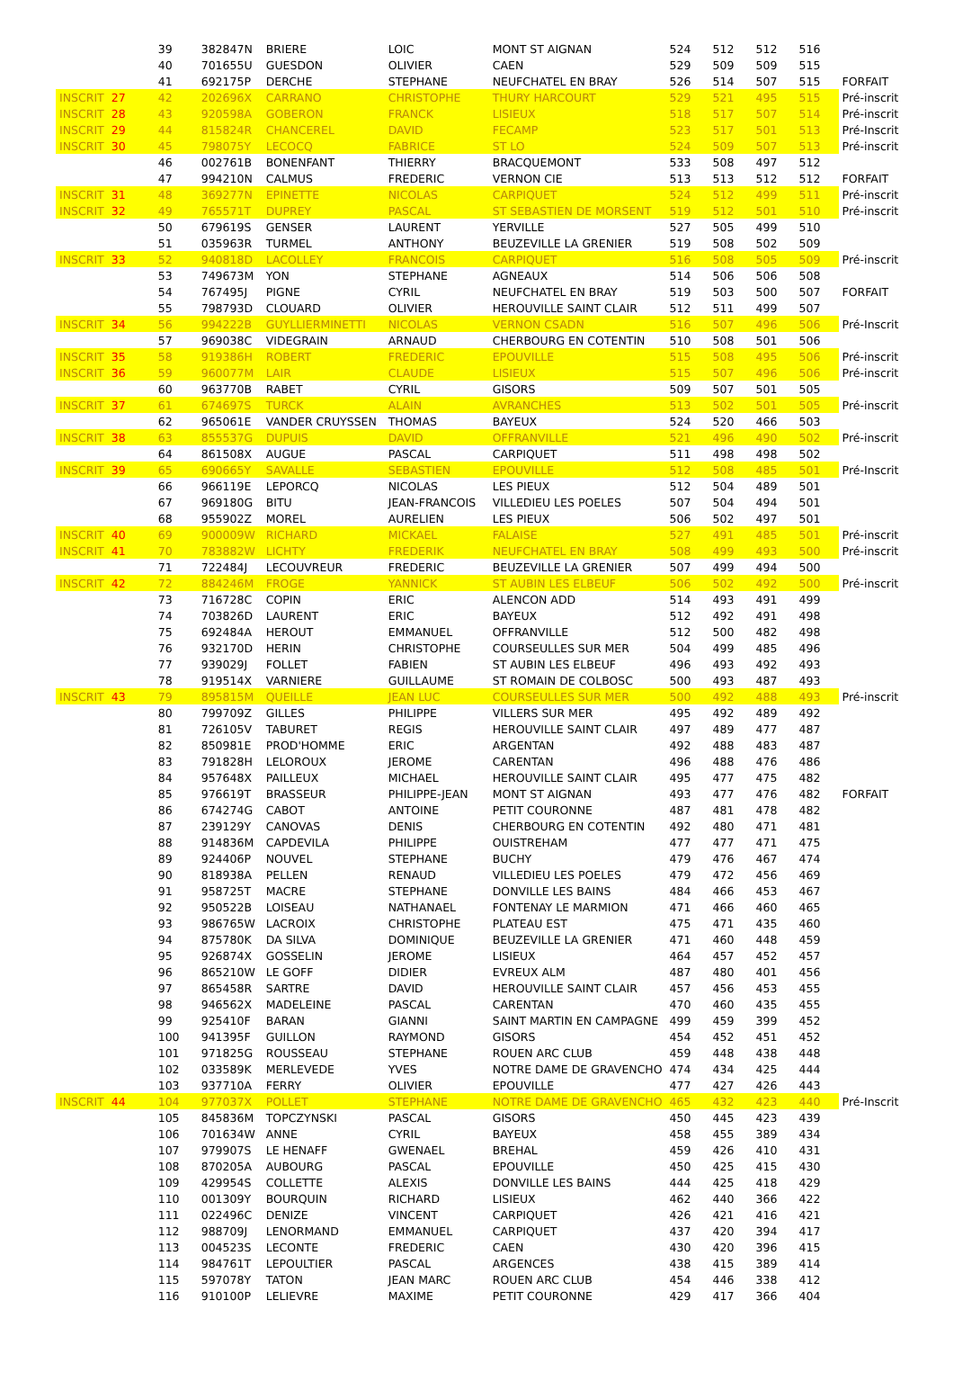| | | 39 | 382847N | BRIERE | LOIC | MONT ST AIGNAN | 524 | 512 | 512 | 516 | |
| | | 40 | 701655U | GUESDON | OLIVIER | CAEN | 529 | 509 | 509 | 515 | |
| | | 41 | 692175P | DERCHE | STEPHANE | NEUFCHATEL EN BRAY | 526 | 514 | 507 | 515 | FORFAIT |
| INSCRIT | 27 | 42 | 202696X | CARRANO | CHRISTOPHE | THURY HARCOURT | 529 | 521 | 495 | 515 | Pré-inscrit |
| INSCRIT | 28 | 43 | 920598A | GOBERON | FRANCK | LISIEUX | 518 | 517 | 507 | 514 | Pré-inscrit |
| INSCRIT | 29 | 44 | 815824R | CHANCEREL | DAVID | FECAMP | 523 | 517 | 501 | 513 | Pré-Inscrit |
| INSCRIT | 30 | 45 | 798075Y | LECOCQ | FABRICE | ST LO | 524 | 509 | 507 | 513 | Pré-inscrit |
| | | 46 | 002761B | BONENFANT | THIERRY | BRACQUEMONT | 533 | 508 | 497 | 512 | |
| | | 47 | 994210N | CALMUS | FREDERIC | VERNON CIE | 513 | 513 | 512 | 512 | FORFAIT |
| INSCRIT | 31 | 48 | 369277N | EPINETTE | NICOLAS | CARPIQUET | 524 | 512 | 499 | 511 | Pré-inscrit |
| INSCRIT | 32 | 49 | 765571T | DUPREY | PASCAL | ST SEBASTIEN DE MORSENT | 519 | 512 | 501 | 510 | Pré-inscrit |
| | | 50 | 679619S | GENSER | LAURENT | YERVILLE | 527 | 505 | 499 | 510 | |
| | | 51 | 035963R | TURMEL | ANTHONY | BEUZEVILLE LA GRENIER | 519 | 508 | 502 | 509 | |
| INSCRIT | 33 | 52 | 940818D | LACOLLEY | FRANCOIS | CARPIQUET | 516 | 508 | 505 | 509 | Pré-inscrit |
| | | 53 | 749673M | YON | STEPHANE | AGNEAUX | 514 | 506 | 506 | 508 | |
| | | 54 | 767495J | PIGNE | CYRIL | NEUFCHATEL EN BRAY | 519 | 503 | 500 | 507 | FORFAIT |
| | | 55 | 798793D | CLOUARD | OLIVIER | HEROUVILLE SAINT CLAIR | 512 | 511 | 499 | 507 | |
| INSCRIT | 34 | 56 | 994222B | GUYLLIERMINETTI | NICOLAS | VERNON CSADN | 516 | 507 | 496 | 506 | Pré-Inscrit |
| | | 57 | 969038C | VIDEGRAIN | ARNAUD | CHERBOURG EN COTENTIN | 510 | 508 | 501 | 506 | |
| INSCRIT | 35 | 58 | 919386H | ROBERT | FREDERIC | EPOUVILLE | 515 | 508 | 495 | 506 | Pré-inscrit |
| INSCRIT | 36 | 59 | 960077M | LAIR | CLAUDE | LISIEUX | 515 | 507 | 496 | 506 | Pré-inscrit |
| | | 60 | 963770B | RABET | CYRIL | GISORS | 509 | 507 | 501 | 505 | |
| INSCRIT | 37 | 61 | 674697S | TURCK | ALAIN | AVRANCHES | 513 | 502 | 501 | 505 | Pré-inscrit |
| | | 62 | 965061E | VANDER CRUYSSEN | THOMAS | BAYEUX | 524 | 520 | 466 | 503 | |
| INSCRIT | 38 | 63 | 855537G | DUPUIS | DAVID | OFFRANVILLE | 521 | 496 | 490 | 502 | Pré-inscrit |
| | | 64 | 861508X | AUGUE | PASCAL | CARPIQUET | 511 | 498 | 498 | 502 | |
| INSCRIT | 39 | 65 | 690665Y | SAVALLE | SEBASTIEN | EPOUVILLE | 512 | 508 | 485 | 501 | Pré-Inscrit |
| | | 66 | 966119E | LEPORCQ | NICOLAS | LES PIEUX | 512 | 504 | 489 | 501 | |
| | | 67 | 969180G | BITU | JEAN-FRANCOIS | VILLEDIEU LES POELES | 507 | 504 | 494 | 501 | |
| | | 68 | 955902Z | MOREL | AURELIEN | LES PIEUX | 506 | 502 | 497 | 501 | |
| INSCRIT | 40 | 69 | 900009W | RICHARD | MICKAEL | FALAISE | 527 | 491 | 485 | 501 | Pré-inscrit |
| INSCRIT | 41 | 70 | 783882W | LICHTY | FREDERIK | NEUFCHATEL EN BRAY | 508 | 499 | 493 | 500 | Pré-inscrit |
| | | 71 | 722484J | LECOUVREUR | FREDERIC | BEUZEVILLE LA GRENIER | 507 | 499 | 494 | 500 | |
| INSCRIT | 42 | 72 | 884246M | FROGE | YANNICK | ST AUBIN LES ELBEUF | 506 | 502 | 492 | 500 | Pré-inscrit |
| | | 73 | 716728C | COPIN | ERIC | ALENCON ADD | 514 | 493 | 491 | 499 | |
| | | 74 | 703826D | LAURENT | ERIC | BAYEUX | 512 | 492 | 491 | 498 | |
| | | 75 | 692484A | HEROUT | EMMANUEL | OFFRANVILLE | 512 | 500 | 482 | 498 | |
| | | 76 | 932170D | HERIN | CHRISTOPHE | COURSEULLES SUR MER | 504 | 499 | 485 | 496 | |
| | | 77 | 939029J | FOLLET | FABIEN | ST AUBIN LES ELBEUF | 496 | 493 | 492 | 493 | |
| | | 78 | 919514X | VARNIERE | GUILLAUME | ST ROMAIN DE COLBOSC | 500 | 493 | 487 | 493 | |
| INSCRIT | 43 | 79 | 895815M | QUEILLE | JEAN LUC | COURSEULLES SUR MER | 500 | 492 | 488 | 493 | Pré-inscrit |
| | | 80 | 799709Z | GILLES | PHILIPPE | VILLERS SUR MER | 495 | 492 | 489 | 492 | |
| | | 81 | 726105V | TABURET | REGIS | HEROUVILLE SAINT CLAIR | 497 | 489 | 477 | 487 | |
| | | 82 | 850981E | PROD'HOMME | ERIC | ARGENTAN | 492 | 488 | 483 | 487 | |
| | | 83 | 791828H | LELOROUX | JEROME | CARENTAN | 496 | 488 | 476 | 486 | |
| | | 84 | 957648X | PAILLEUX | MICHAEL | HEROUVILLE SAINT CLAIR | 495 | 477 | 475 | 482 | |
| | | 85 | 976619T | BRASSEUR | PHILIPPE-JEAN | MONT ST AIGNAN | 493 | 477 | 476 | 482 | FORFAIT |
| | | 86 | 674274G | CABOT | ANTOINE | PETIT COURONNE | 487 | 481 | 478 | 482 | |
| | | 87 | 239129Y | CANOVAS | DENIS | CHERBOURG EN COTENTIN | 492 | 480 | 471 | 481 | |
| | | 88 | 914836M | CAPDEVILA | PHILIPPE | OUISTREHAM | 477 | 477 | 471 | 475 | |
| | | 89 | 924406P | NOUVEL | STEPHANE | BUCHY | 479 | 476 | 467 | 474 | |
| | | 90 | 818938A | PELLEN | RENAUD | VILLEDIEU LES POELES | 479 | 472 | 456 | 469 | |
| | | 91 | 958725T | MACRE | STEPHANE | DONVILLE LES BAINS | 484 | 466 | 453 | 467 | |
| | | 92 | 950522B | LOISEAU | NATHANAEL | FONTENAY LE MARMION | 471 | 466 | 460 | 465 | |
| | | 93 | 986765W | LACROIX | CHRISTOPHE | PLATEAU EST | 475 | 471 | 435 | 460 | |
| | | 94 | 875780K | DA SILVA | DOMINIQUE | BEUZEVILLE LA GRENIER | 471 | 460 | 448 | 459 | |
| | | 95 | 926874X | GOSSELIN | JEROME | LISIEUX | 464 | 457 | 452 | 457 | |
| | | 96 | 865210W | LE GOFF | DIDIER | EVREUX ALM | 487 | 480 | 401 | 456 | |
| | | 97 | 865458R | SARTRE | DAVID | HEROUVILLE SAINT CLAIR | 457 | 456 | 453 | 455 | |
| | | 98 | 946562X | MADELEINE | PASCAL | CARENTAN | 470 | 460 | 435 | 455 | |
| | | 99 | 925410F | BARAN | GIANNI | SAINT MARTIN EN CAMPAGNE | 499 | 459 | 399 | 452 | |
| | | 100 | 941395F | GUILLON | RAYMOND | GISORS | 454 | 452 | 451 | 452 | |
| | | 101 | 971825G | ROUSSEAU | STEPHANE | ROUEN ARC CLUB | 459 | 448 | 438 | 448 | |
| | | 102 | 033589K | MERLEVEDE | YVES | NOTRE DAME DE GRAVENCHO | 474 | 434 | 425 | 444 | |
| | | 103 | 937710A | FERRY | OLIVIER | EPOUVILLE | 477 | 427 | 426 | 443 | |
| INSCRIT | 44 | 104 | 977037X | POLLET | STEPHANE | NOTRE DAME DE GRAVENCHO | 465 | 432 | 423 | 440 | Pré-Inscrit |
| | | 105 | 845836M | TOPCZYNSKI | PASCAL | GISORS | 450 | 445 | 423 | 439 | |
| | | 106 | 701634W | ANNE | CYRIL | BAYEUX | 458 | 455 | 389 | 434 | |
| | | 107 | 979907S | LE HENAFF | GWENAEL | BREHAL | 459 | 426 | 410 | 431 | |
| | | 108 | 870205A | AUBOURG | PASCAL | EPOUVILLE | 450 | 425 | 415 | 430 | |
| | | 109 | 429954S | COLLETTE | ALEXIS | DONVILLE LES BAINS | 444 | 425 | 418 | 429 | |
| | | 110 | 001309Y | BOURQUIN | RICHARD | LISIEUX | 462 | 440 | 366 | 422 | |
| | | 111 | 022496C | DENIZE | VINCENT | CARPIQUET | 426 | 421 | 416 | 421 | |
| | | 112 | 988709J | LENORMAND | EMMANUEL | CARPIQUET | 437 | 420 | 394 | 417 | |
| | | 113 | 004523S | LECONTE | FREDERIC | CAEN | 430 | 420 | 396 | 415 | |
| | | 114 | 984761T | LEPOULTIER | PASCAL | ARGENCES | 438 | 415 | 389 | 414 | |
| | | 115 | 597078Y | TATON | JEAN MARC | ROUEN ARC CLUB | 454 | 446 | 338 | 412 | |
| | | 116 | 910100P | LELIEVRE | MAXIME | PETIT COURONNE | 429 | 417 | 366 | 404 | |